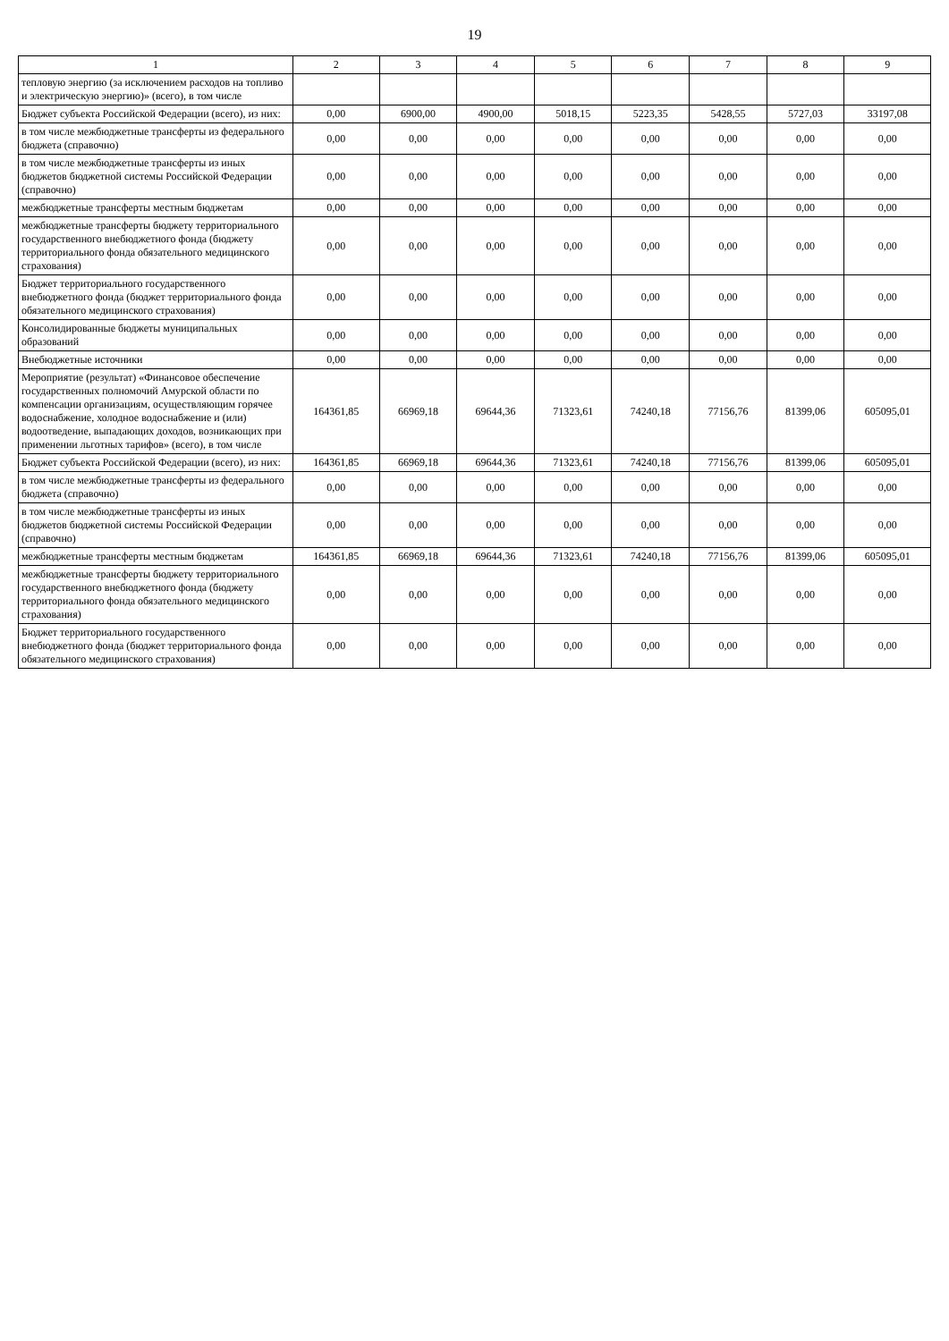19
| 1 | 2 | 3 | 4 | 5 | 6 | 7 | 8 | 9 |
| --- | --- | --- | --- | --- | --- | --- | --- | --- |
| тепловую энергию (за исключением расходов на топливо и электрическую энергию)» (всего), в том числе | | | | | | | | |
| Бюджет субъекта Российской Федерации (всего), из них: | 0,00 | 6900,00 | 4900,00 | 5018,15 | 5223,35 | 5428,55 | 5727,03 | 33197,08 |
| в том числе межбюджетные трансферты из федерального бюджета (справочно) | 0,00 | 0,00 | 0,00 | 0,00 | 0,00 | 0,00 | 0,00 | 0,00 |
| в том числе межбюджетные трансферты из иных бюджетов бюджетной системы Российской Федерации (справочно) | 0,00 | 0,00 | 0,00 | 0,00 | 0,00 | 0,00 | 0,00 | 0,00 |
| межбюджетные трансферты местным бюджетам | 0,00 | 0,00 | 0,00 | 0,00 | 0,00 | 0,00 | 0,00 | 0,00 |
| межбюджетные трансферты бюджету территориального государственного внебюджетного фонда (бюджету территориального фонда обязательного медицинского страхования) | 0,00 | 0,00 | 0,00 | 0,00 | 0,00 | 0,00 | 0,00 | 0,00 |
| Бюджет территориального государственного внебюджетного фонда (бюджет территориального фонда обязательного медицинского страхования) | 0,00 | 0,00 | 0,00 | 0,00 | 0,00 | 0,00 | 0,00 | 0,00 |
| Консолидированные бюджеты муниципальных образований | 0,00 | 0,00 | 0,00 | 0,00 | 0,00 | 0,00 | 0,00 | 0,00 |
| Внебюджетные источники | 0,00 | 0,00 | 0,00 | 0,00 | 0,00 | 0,00 | 0,00 | 0,00 |
| Мероприятие (результат) «Финансовое обеспечение государственных полномочий Амурской области по компенсации организациям, осуществляющим горячее водоснабжение, холодное водоснабжение и (или) водоотведение, выпадающих доходов, возникающих при применении льготных тарифов» (всего), в том числе | 164361,85 | 66969,18 | 69644,36 | 71323,61 | 74240,18 | 77156,76 | 81399,06 | 605095,01 |
| Бюджет субъекта Российской Федерации (всего), из них: | 164361,85 | 66969,18 | 69644,36 | 71323,61 | 74240,18 | 77156,76 | 81399,06 | 605095,01 |
| в том числе межбюджетные трансферты из федерального бюджета (справочно) | 0,00 | 0,00 | 0,00 | 0,00 | 0,00 | 0,00 | 0,00 | 0,00 |
| в том числе межбюджетные трансферты из иных бюджетов бюджетной системы Российской Федерации (справочно) | 0,00 | 0,00 | 0,00 | 0,00 | 0,00 | 0,00 | 0,00 | 0,00 |
| межбюджетные трансферты местным бюджетам | 164361,85 | 66969,18 | 69644,36 | 71323,61 | 74240,18 | 77156,76 | 81399,06 | 605095,01 |
| межбюджетные трансферты бюджету территориального государственного внебюджетного фонда (бюджету территориального фонда обязательного медицинского страхования) | 0,00 | 0,00 | 0,00 | 0,00 | 0,00 | 0,00 | 0,00 | 0,00 |
| Бюджет территориального государственного внебюджетного фонда (бюджет территориального фонда обязательного медицинского страхования) | 0,00 | 0,00 | 0,00 | 0,00 | 0,00 | 0,00 | 0,00 | 0,00 |